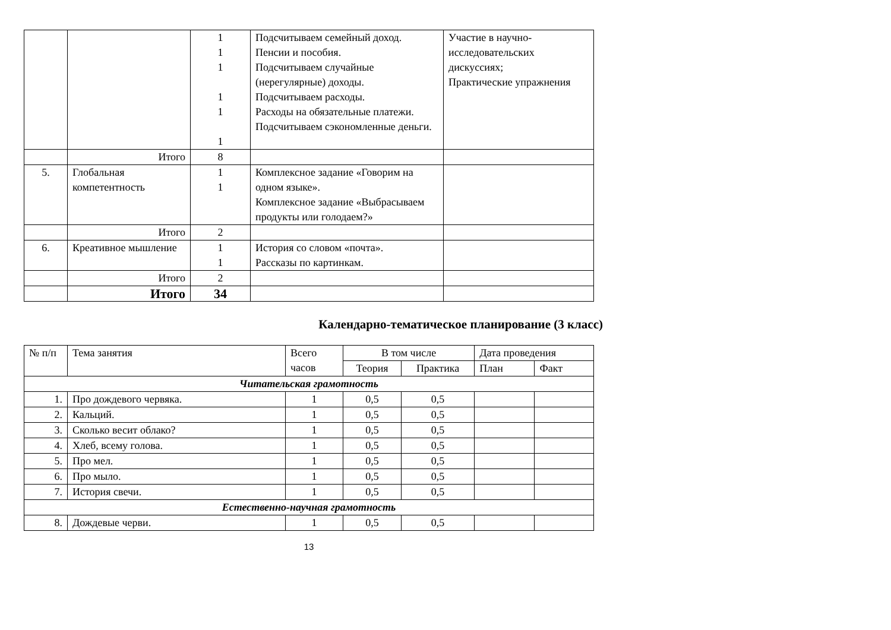| | | 1 1 1 1 1 1 | Подсчитываем семейный доход. Пенсии и пособия. Подсчитываем случайные (нерегулярные) доходы. Подсчитываем расходы. Расходы на обязательные платежи. Подсчитываем сэкономленные деньги. | Участие в научно-исследовательских дискуссиях; Практические упражнения |
| | Итого | 8 | | |
| 5. | Глобальная компетентность | 1 1 | Комплексное задание «Говорим на одном языке». Комплексное задание «Выбрасываем продукты или голодаем?» | |
| | Итого | 2 | | |
| 6. | Креативное мышление | 1 1 | История со словом «почта». Рассказы по картинкам. | |
| | Итого | 2 | | |
| | Итого | 34 | | |
Календарно-тематическое планирование (3 класс)
| № п/п | Тема занятия | Всего часов | В том числе | | Дата проведения | |
| --- | --- | --- | --- | --- | --- | --- |
| | | | Теория | Практика | План | Факт |
| Читательская грамотность | | | | | | |
| 1. | Про дождевого червяка. | 1 | 0,5 | 0,5 | | |
| 2. | Кальций. | 1 | 0,5 | 0,5 | | |
| 3. | Сколько весит облако? | 1 | 0,5 | 0,5 | | |
| 4. | Хлеб, всему голова. | 1 | 0,5 | 0,5 | | |
| 5. | Про мел. | 1 | 0,5 | 0,5 | | |
| 6. | Про мыло. | 1 | 0,5 | 0,5 | | |
| 7. | История свечи. | 1 | 0,5 | 0,5 | | |
| Естественно-научная грамотность | | | | | | |
| 8. | Дождевые черви. | 1 | 0,5 | 0,5 | | |
13